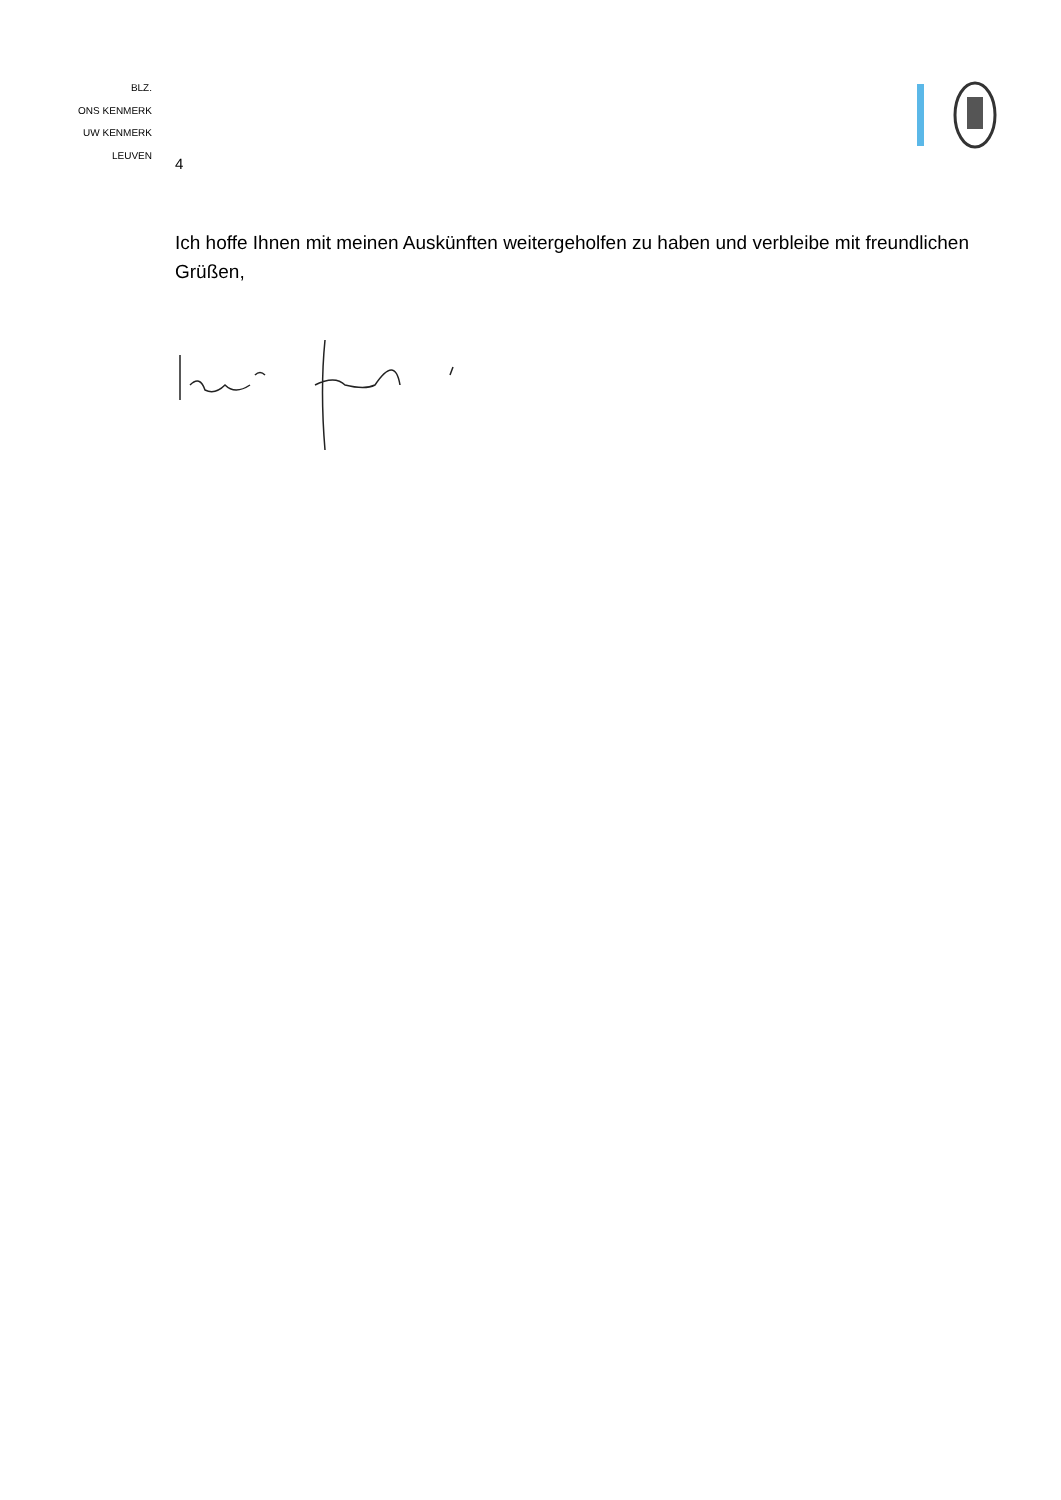BLZ.
ONS KENMERK
UW KENMERK
LEUVEN
4
Ich hoffe Ihnen mit meinen Auskünften weitergeholfen zu haben und verbleibe mit freundlichen Grüßen,